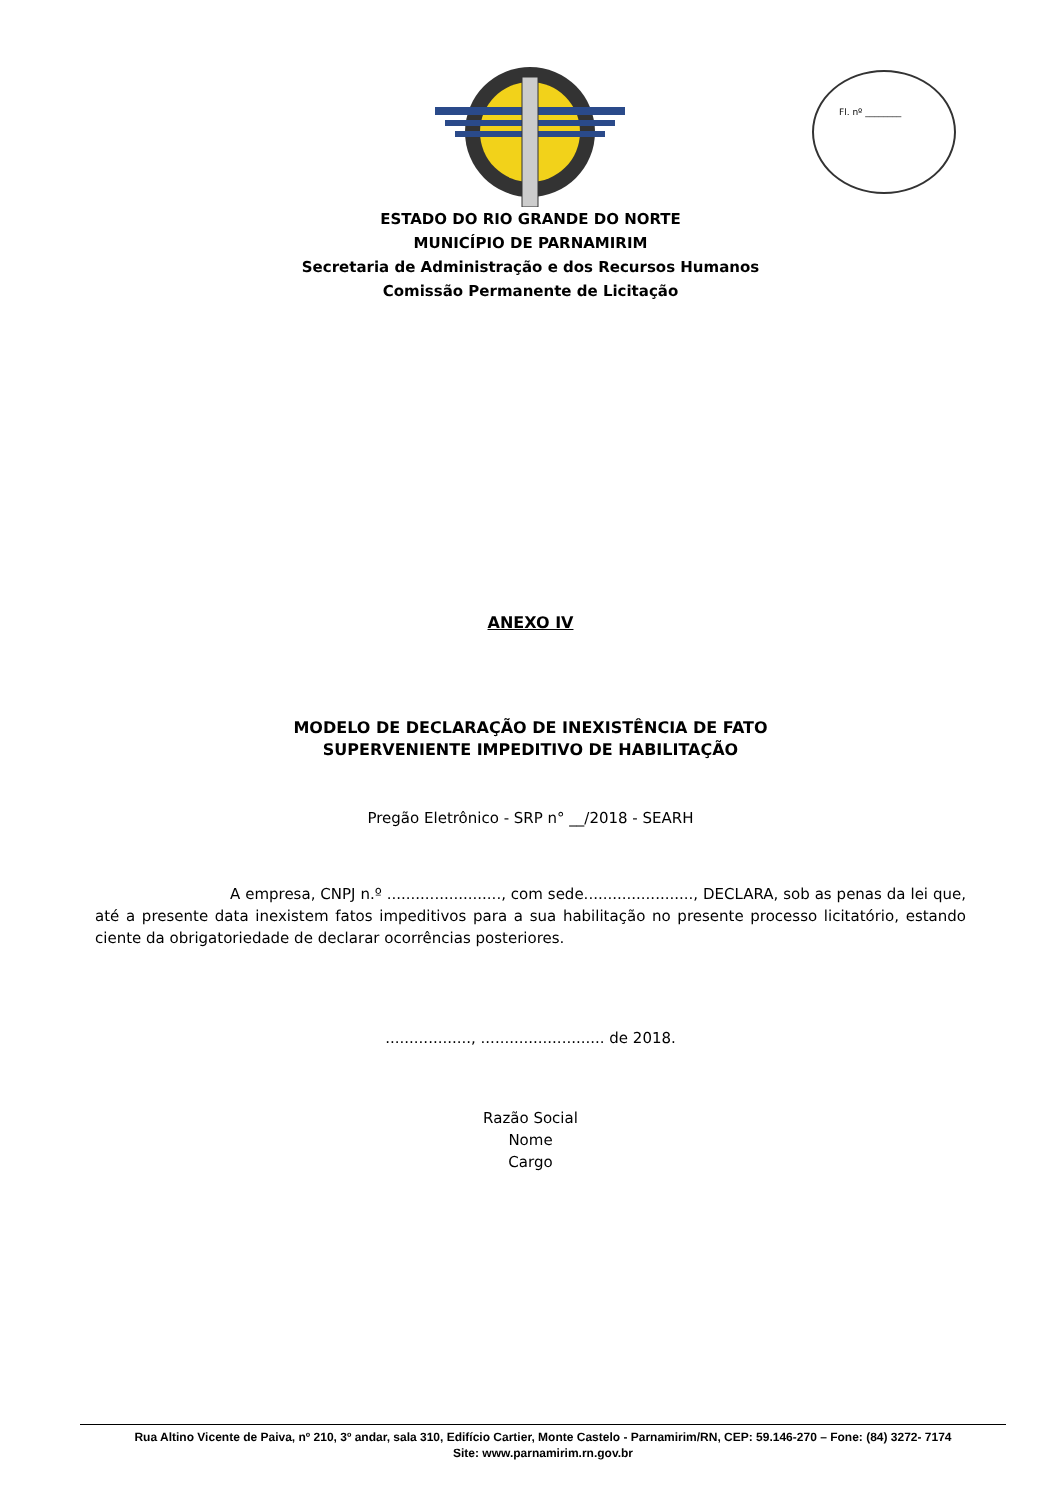Fl. nº ________
ESTADO DO RIO GRANDE DO NORTE
MUNICÍPIO DE PARNAMIRIM
Secretaria de Administração e dos Recursos Humanos
Comissão Permanente de Licitação
ANEXO IV
MODELO DE DECLARAÇÃO DE INEXISTÊNCIA DE FATO
SUPERVENIENTE IMPEDITIVO DE HABILITAÇÃO
Pregão Eletrônico - SRP n° __/2018 - SEARH
A empresa, CNPJ n.º ........................, com sede......................., DECLARA, sob as penas da lei que, até a presente data inexistem fatos impeditivos para a sua habilitação no presente processo licitatório, estando ciente da obrigatoriedade de declarar ocorrências posteriores.
.................., .......................... de 2018.
Razão Social
Nome
Cargo
Rua Altino Vicente de Paiva, nº 210, 3º andar, sala 310, Edifício Cartier, Monte Castelo - Parnamirim/RN, CEP: 59.146-270 – Fone: (84) 3272- 7174
Site: www.parnamirim.rn.gov.br